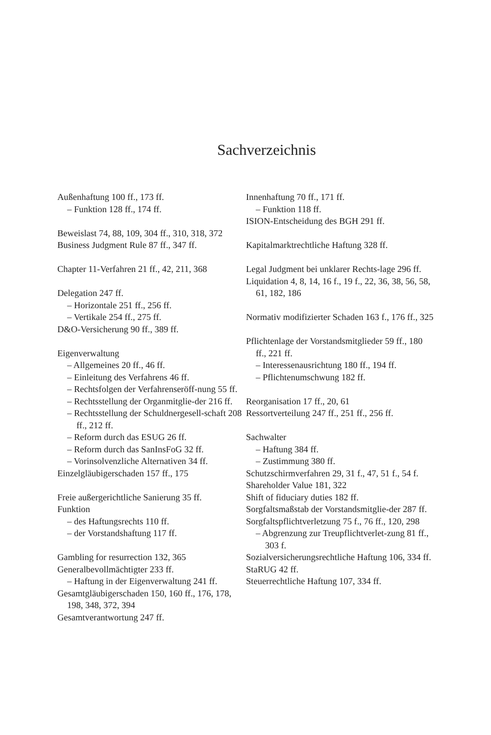Sachverzeichnis
Außenhaftung 100 ff., 173 ff.
– Funktion 128 ff., 174 ff.
Beweislast 74, 88, 109, 304 ff., 310, 318, 372
Business Judgment Rule 87 ff., 347 ff.
Chapter 11-Verfahren 21 ff., 42, 211, 368
Delegation 247 ff.
– Horizontale 251 ff., 256 ff.
– Vertikale 254 ff., 275 ff.
D&O-Versicherung 90 ff., 389 ff.
Eigenverwaltung
– Allgemeines 20 ff., 46 ff.
– Einleitung des Verfahrens 46 ff.
– Rechtsfolgen der Verfahrenseröff-nung 55 ff.
– Rechtsstellung der Organmitglie-der 216 ff.
– Rechtsstellung der Schuldnergesell-schaft 208 ff., 212 ff.
– Reform durch das ESUG 26 ff.
– Reform durch das SanInsFoG 32 ff.
– Vorinsolvenzliche Alternativen 34 ff.
Einzelgläubigerschaden 157 ff., 175
Freie außergerichtliche Sanierung 35 ff.
Funktion
– des Haftungsrechts 110 ff.
– der Vorstandshaftung 117 ff.
Gambling for resurrection 132, 365
Generalbevollmächtigter 233 ff.
– Haftung in der Eigenverwaltung 241 ff.
Gesamtgläubigerschaden 150, 160 ff., 176, 178, 198, 348, 372, 394
Gesamtverantwortung 247 ff.
Innenhaftung 70 ff., 171 ff.
– Funktion 118 ff.
ISION-Entscheidung des BGH 291 ff.
Kapitalmarktrechtliche Haftung 328 ff.
Legal Judgment bei unklarer Rechts-lage 296 ff.
Liquidation 4, 8, 14, 16 f., 19 f., 22, 36, 38, 56, 58, 61, 182, 186
Normativ modifizierter Schaden 163 f., 176 ff., 325
Pflichtenlage der Vorstandsmitglieder 59 ff., 180 ff., 221 ff.
– Interessenausrichtung 180 ff., 194 ff.
– Pflichtenumschwung 182 ff.
Reorganisation 17 ff., 20, 61
Ressortverteilung 247 ff., 251 ff., 256 ff.
Sachwalter
– Haftung 384 ff.
– Zustimmung 380 ff.
Schutzschirmverfahren 29, 31 f., 47, 51 f., 54 f.
Shareholder Value 181, 322
Shift of fiduciary duties 182 ff.
Sorgfaltsmaßstab der Vorstandsmitglie-der 287 ff.
Sorgfaltspflichtverletzung 75 f., 76 ff., 120, 298
– Abgrenzung zur Treupflichtverlet-zung 81 ff., 303 f.
Sozialversicherungsrechtliche Haftung 106, 334 ff.
StaRUG 42 ff.
Steuerrechtliche Haftung 107, 334 ff.